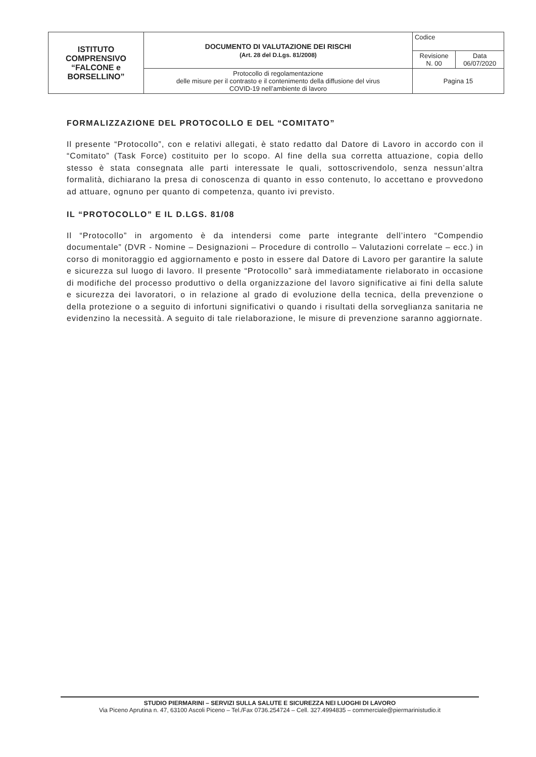| ISTITUTO COMPRENSIVO “FALCONE e BORSELLINO” | DOCUMENTO DI VALUTAZIONE DEI RISCHI (Art. 28 del D.Lgs. 81/2008) | Codice | |
| | | Revisione N. 00 | Data 06/07/2020 |
| | Protocollo di regolamentazione delle misure per il contrasto e il contenimento della diffusione del virus COVID-19 nell’ambiente di lavoro | Pagina 15 | |
FORMALIZZAZIONE DEL PROTOCOLLO E DEL “COMITATO”
Il presente “Protocollo”, con e relativi allegati, è stato redatto dal Datore di Lavoro in accordo con il “Comitato” (Task Force) costituito per lo scopo. Al fine della sua corretta attuazione, copia dello stesso è stata consegnata alle parti interessate le quali, sottoscrivendolo, senza nessun’altra formalità, dichiarano la presa di conoscenza di quanto in esso contenuto, lo accettano e provvedono ad attuare, ognuno per quanto di competenza, quanto ivi previsto.
IL “PROTOCOLLO” E IL D.LGS. 81/08
Il “Protocollo” in argomento è da intendersi come parte integrante dell’intero “Compendio documentale” (DVR - Nomine – Designazioni – Procedure di controllo – Valutazioni correlate – ecc.) in corso di monitoraggio ed aggiornamento e posto in essere dal Datore di Lavoro per garantire la salute e sicurezza sul luogo di lavoro. Il presente “Protocollo” sarà immediatamente rielaborato in occasione di modifiche del processo produttivo o della organizzazione del lavoro significative ai fini della salute e sicurezza dei lavoratori, o in relazione al grado di evoluzione della tecnica, della prevenzione o della protezione o a seguito di infortuni significativi o quando i risultati della sorveglianza sanitaria ne evidenzino la necessità. A seguito di tale rielaborazione, le misure di prevenzione saranno aggiornate.
STUDIO PIERMARINI – SERVIZI SULLA SALUTE E SICUREZZA NEI LUOGHI DI LAVORO
Via Piceno Aprutina n. 47, 63100 Ascoli Piceno – Tel./Fax 0736.254724 – Cell. 327.4994835 – commerciale@piermarinistudio.it